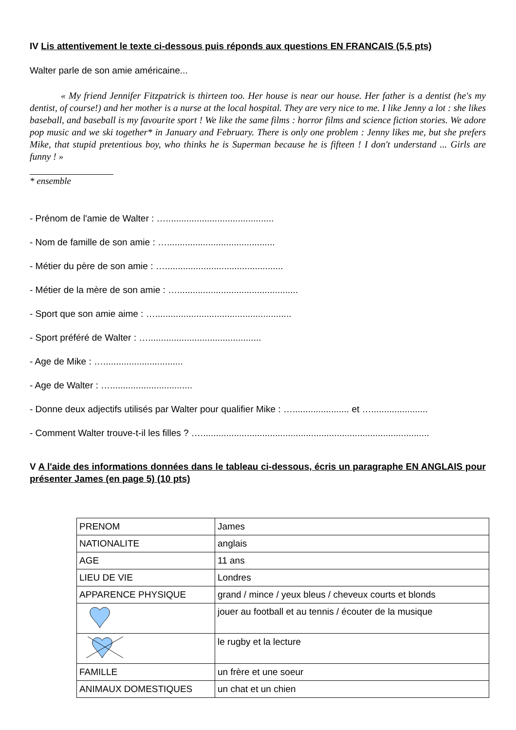IV Lis attentivement le texte ci-dessous puis réponds aux questions EN FRANCAIS (5,5 pts)
Walter parle de son amie américaine...
« My friend Jennifer Fitzpatrick is thirteen too. Her house is near our house. Her father is a dentist (he's my dentist, of course!) and her mother is a nurse at the local hospital. They are very nice to me. I like Jenny a lot : she likes baseball, and baseball is my favourite sport ! We like the same films : horror films and science fiction stories. We adore pop music and we ski together* in January and February. There is only one problem : Jenny likes me, but she prefers Mike, that stupid pretentious boy, who thinks he is Superman because he is fifteen ! I don't understand ... Girls are funny ! »
* ensemble
- Prénom de l'amie de Walter : …..........................................
- Nom de famille de son amie : …..........................................
- Métier du père de son amie : …..............................................
- Métier de la mère de son amie : …...............................................
- Sport que son amie aime : ….....................................................
- Sport préféré de Walter : …............................................
- Age de Mike : …...............................
- Age de Walter : …................................
- Donne deux adjectifs utilisés par Walter pour qualifier Mike : …...................... et …......................
- Comment Walter trouve-t-il les filles ? ….........................................................................................
V A l'aide des informations données dans le tableau ci-dessous, écris un paragraphe EN ANGLAIS pour présenter James (en page 5) (10 pts)
| PRENOM | James |
| NATIONALITE | anglais |
| AGE | 11 ans |
| LIEU DE VIE | Londres |
| APPARENCE PHYSIQUE | grand / mince / yeux bleus / cheveux courts et blonds |
| | jouer au football et au tennis / écouter de la musique |
| | le rugby et la lecture |
| FAMILLE | un frère et une soeur |
| ANIMAUX DOMESTIQUES | un chat et un chien |